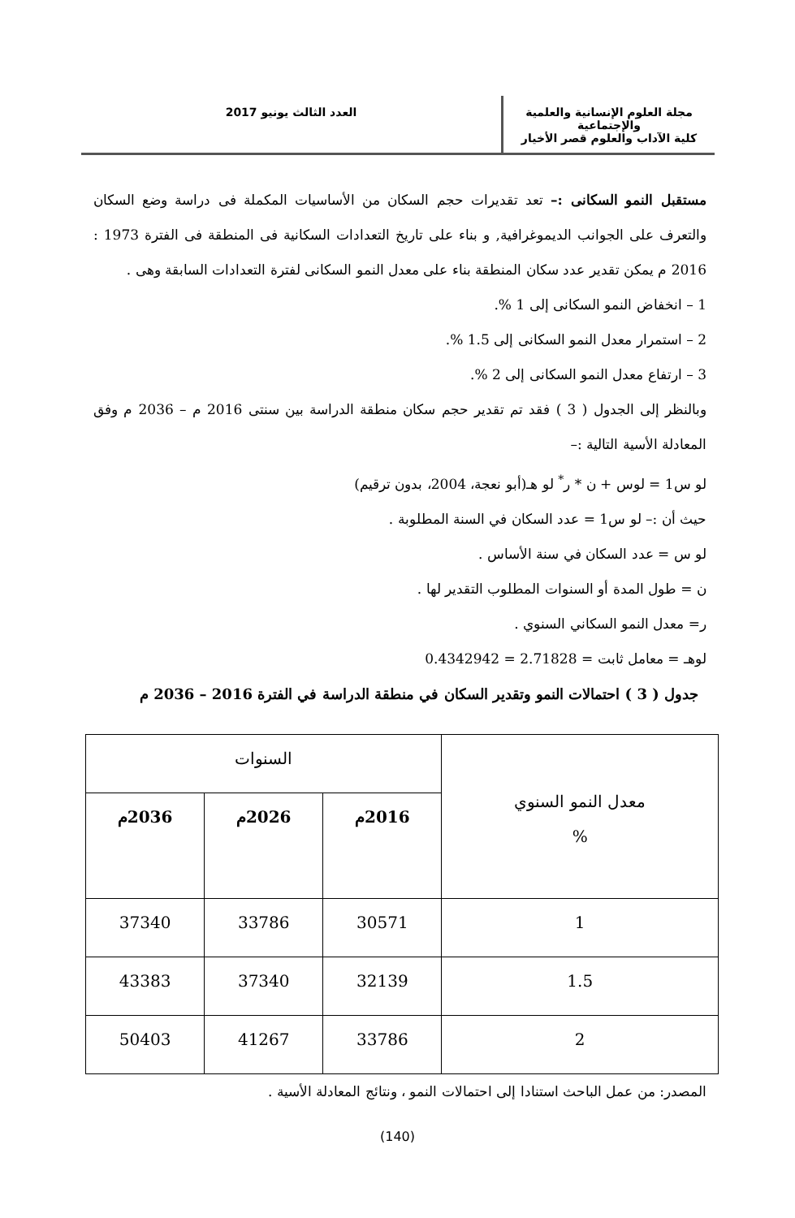مجلة العلوم الإنسانية والعلمية والإجتماعية
كلية الآداب والعلوم قصر الأخيار
العدد الثالث يونيو 2017
مستقبل النمو السكانى :– تعد تقديرات حجم السكان من الأساسيات المكملة فى دراسة وضع السكان والتعرف على الجوانب الديموغرافية, و بناء على تاريخ التعدادات السكانية فى المنطقة فى الفترة 1973 : 2016 م يمكن تقدير عدد سكان المنطقة بناء على معدل النمو السكانى لفترة التعدادات السابقة وهى .
1 – انخفاض النمو السكانى إلى 1 %.
2 – استمرار معدل النمو السكانى إلى 1.5 %.
3 – ارتفاع معدل النمو السكانى إلى 2 %.
وبالنظر إلى الجدول ( 3 ) فقد تم تقدير حجم سكان منطقة الدراسة بين سنتى 2016 م – 2036 م وفق المعادلة الأسية التالية :–
لو س1 = لوس + ن * ر<sup>*</sup> لو هـ(أبو نعجة، 2004، بدون ترقيم)
حيث أن :– لو س1 = عدد السكان في السنة المطلوبة .
لو س = عدد السكان في سنة الأساس .
ن = طول المدة أو السنوات المطلوب التقدير لها .
ر= معدل النمو السكاني السنوي .
لوهـ = معامل ثابت = 2.71828 = 0.4342942
جدول ( 3 ) احتمالات النمو وتقدير السكان في منطقة الدراسة في الفترة 2016 – 2036 م
| معدل النمو السنوي % | السنوات | | |
| --- | --- | --- | --- |
| | 2016م | 2026م | 2036م |
| 1 | 30571 | 33786 | 37340 |
| 1.5 | 32139 | 37340 | 43383 |
| 2 | 33786 | 41267 | 50403 |
المصدر: من عمل الباحث استنادا إلى احتمالات النمو ، ونتائج المعادلة الأسية .
(140)